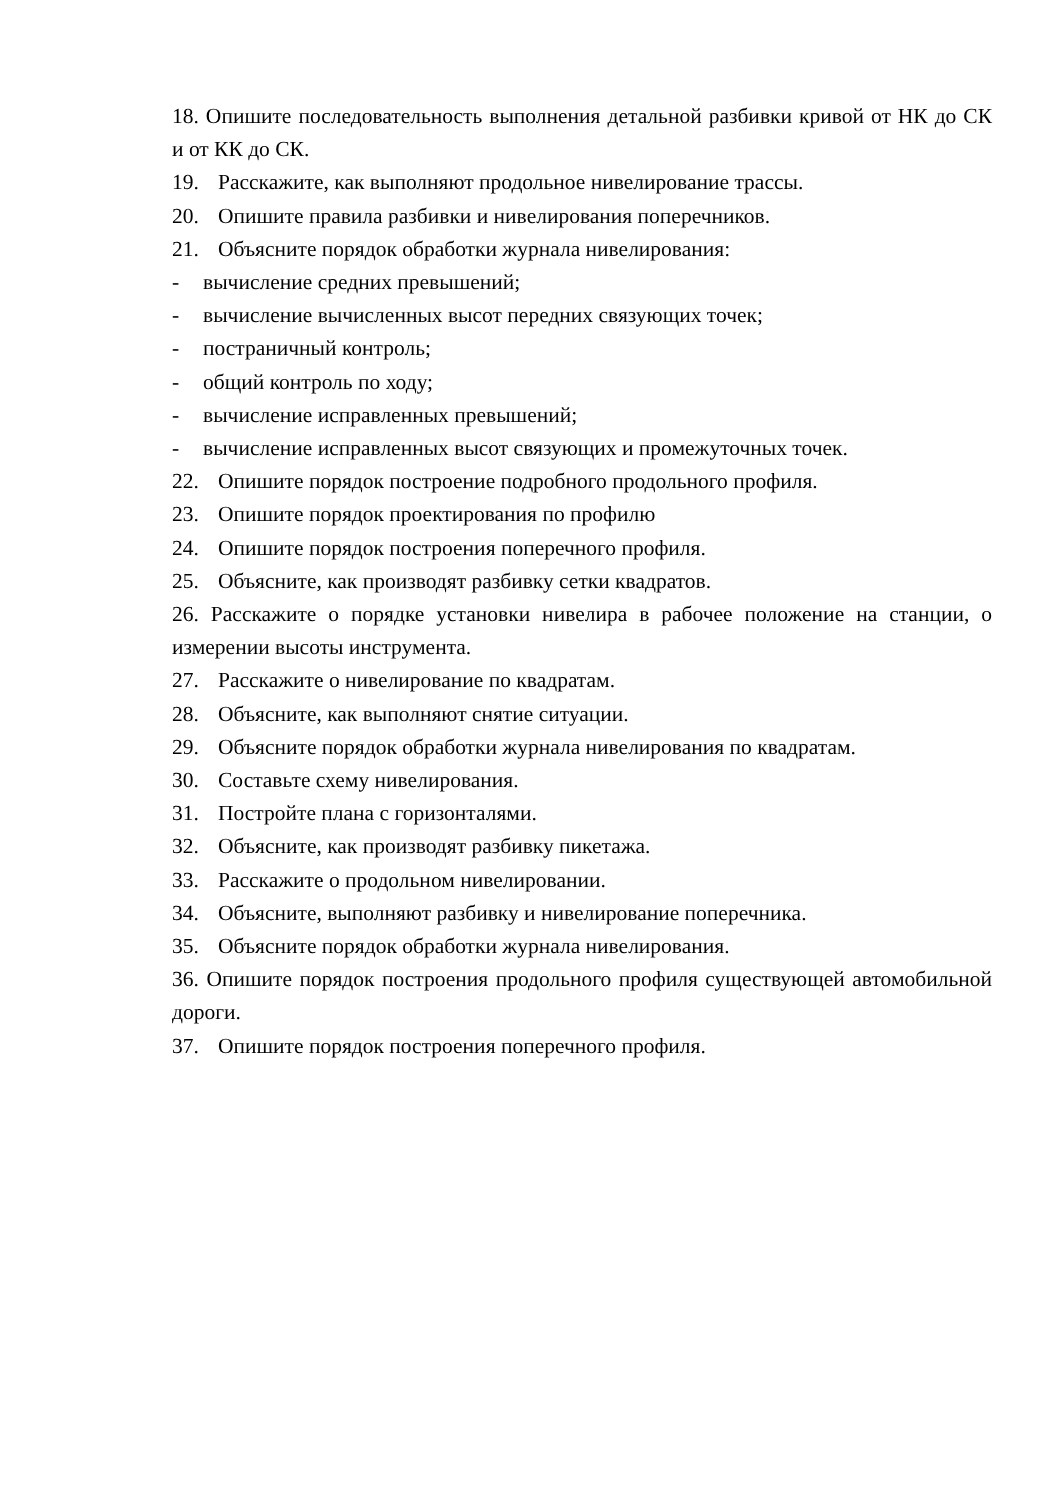18. Опишите последовательность выполнения детальной разбивки кривой от НК до СК и от КК до СК.
19. Расскажите, как выполняют продольное нивелирование трассы.
20. Опишите правила разбивки и нивелирования поперечников.
21. Объясните порядок обработки журнала нивелирования:
- вычисление средних превышений;
- вычисление вычисленных высот передних связующих точек;
- постраничный контроль;
- общий контроль по ходу;
- вычисление исправленных превышений;
- вычисление исправленных высот связующих и промежуточных точек.
22. Опишите порядок построение подробного продольного профиля.
23. Опишите порядок проектирования по профилю
24. Опишите порядок построения поперечного профиля.
25. Объясните, как производят разбивку сетки квадратов.
26. Расскажите о порядке установки нивелира в рабочее положение на станции, о измерении высоты инструмента.
27. Расскажите о нивелирование по квадратам.
28. Объясните, как выполняют снятие ситуации.
29. Объясните порядок обработки журнала нивелирования по квадратам.
30. Составьте схему нивелирования.
31. Постройте плана с горизонталями.
32. Объясните, как производят разбивку пикетажа.
33. Расскажите о продольном нивелировании.
34. Объясните, выполняют разбивку и нивелирование поперечника.
35. Объясните порядок обработки журнала нивелирования.
36. Опишите порядок построения продольного профиля существующей автомобильной дороги.
37. Опишите порядок построения поперечного профиля.